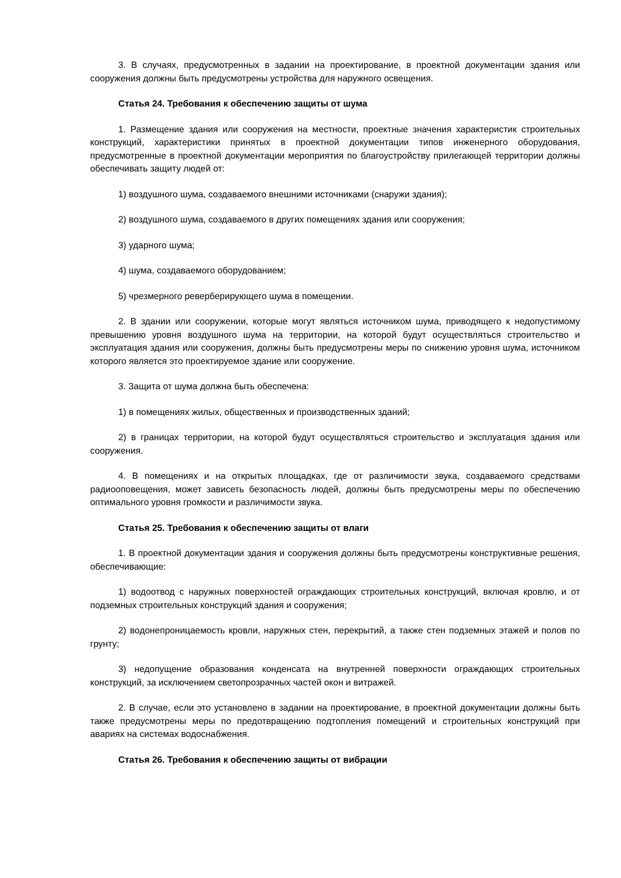3. В случаях, предусмотренных в задании на проектирование, в проектной документации здания или сооружения должны быть предусмотрены устройства для наружного освещения.
Статья 24. Требования к обеспечению защиты от шума
1. Размещение здания или сооружения на местности, проектные значения характеристик строительных конструкций, характеристики принятых в проектной документации типов инженерного оборудования, предусмотренные в проектной документации мероприятия по благоустройству прилегающей территории должны обеспечивать защиту людей от:
1) воздушного шума, создаваемого внешними источниками (снаружи здания);
2) воздушного шума, создаваемого в других помещениях здания или сооружения;
3) ударного шума;
4) шума, создаваемого оборудованием;
5) чрезмерного реверберирующего шума в помещении.
2. В здании или сооружении, которые могут являться источником шума, приводящего к недопустимому превышению уровня воздушного шума на территории, на которой будут осуществляться строительство и эксплуатация здания или сооружения, должны быть предусмотрены меры по снижению уровня шума, источником которого является это проектируемое здание или сооружение.
3. Защита от шума должна быть обеспечена:
1) в помещениях жилых, общественных и производственных зданий;
2) в границах территории, на которой будут осуществляться строительство и эксплуатация здания или сооружения.
4. В помещениях и на открытых площадках, где от различимости звука, создаваемого средствами радиооповещения, может зависеть безопасность людей, должны быть предусмотрены меры по обеспечению оптимального уровня громкости и различимости звука.
Статья 25. Требования к обеспечению защиты от влаги
1. В проектной документации здания и сооружения должны быть предусмотрены конструктивные решения, обеспечивающие:
1) водоотвод с наружных поверхностей ограждающих строительных конструкций, включая кровлю, и от подземных строительных конструкций здания и сооружения;
2) водонепроницаемость кровли, наружных стен, перекрытий, а также стен подземных этажей и полов по грунту;
3) недопущение образования конденсата на внутренней поверхности ограждающих строительных конструкций, за исключением светопрозрачных частей окон и витражей.
2. В случае, если это установлено в задании на проектирование, в проектной документации должны быть также предусмотрены меры по предотвращению подтопления помещений и строительных конструкций при авариях на системах водоснабжения.
Статья 26. Требования к обеспечению защиты от вибрации